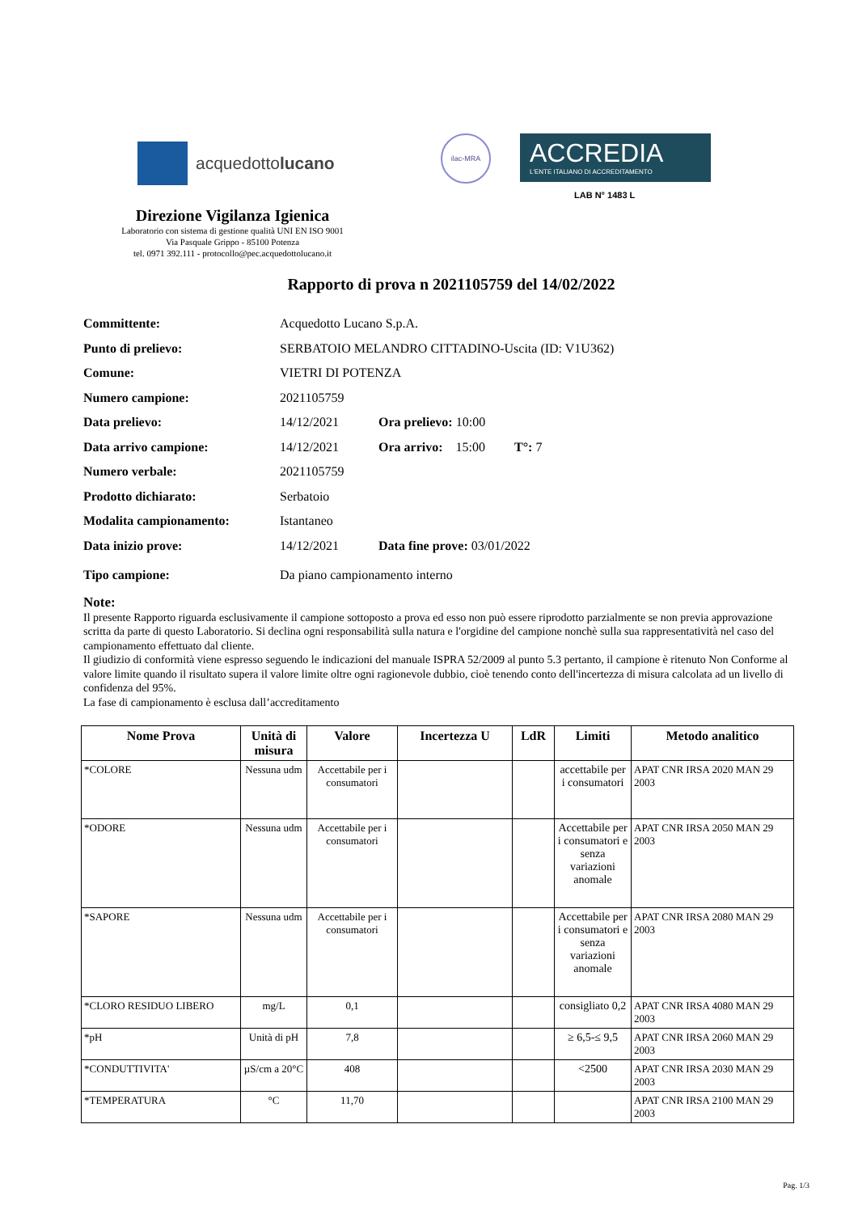acquedottolucano
ilac-MRA
ACCREDIA
L'ENTE ITALIANO DI ACCREDITAMENTO
LAB N° 1483 L
Direzione Vigilanza Igienica
Laboratorio con sistema di gestione qualità UNI EN ISO 9001
Via Pasquale Grippo - 85100 Potenza
tel. 0971 392.111 - protocollo@pec.acquedottolucano.it
Rapporto di prova n 2021105759 del 14/02/2022
Committente: Acquedotto Lucano S.p.A.
Punto di prelievo: SERBATOIO MELANDRO CITTADINO-Uscita (ID: V1U362)
Comune: VIETRI DI POTENZA
Numero campione: 2021105759
Data prelievo: 14/12/2021 Ora prelievo: 10:00
Data arrivo campione: 14/12/2021 Ora arrivo: 15:00 T°: 7
Numero verbale: 2021105759
Prodotto dichiarato: Serbatoio
Modalita campionamento: Istantaneo
Data inizio prove: 14/12/2021 Data fine prove: 03/01/2022
Tipo campione: Da piano campionamento interno
Note:
Il presente Rapporto riguarda esclusivamente il campione sottoposto a prova ed esso non può essere riprodotto parzialmente se non previa approvazione scritta da parte di questo Laboratorio. Si declina ogni responsabilità sulla natura e l'orgidine del campione nonchè sulla sua rappresentatività nel caso del campionamento effettuato dal cliente.
Il giudizio di conformità viene espresso seguendo le indicazioni del manuale ISPRA 52/2009 al punto 5.3 pertanto, il campione è ritenuto Non Conforme al valore limite quando il risultato supera il valore limite oltre ogni ragionevole dubbio, cioè tenendo conto dell'incertezza di misura calcolata ad un livello di confidenza del 95%.
La fase di campionamento è esclusa dall’accreditamento
| Nome Prova | Unità di misura | Valore | Incertezza U | LdR | Limiti | Metodo analitico |
| --- | --- | --- | --- | --- | --- | --- |
| *COLORE | Nessuna udm | Accettabile per i consumatori | | | accettabile per i consumatori | APAT CNR IRSA 2020 MAN 29 2003 |
| *ODORE | Nessuna udm | Accettabile per i consumatori | | | Accettabile per i consumatori e senza variazioni anomale | APAT CNR IRSA 2050 MAN 29 2003 |
| *SAPORE | Nessuna udm | Accettabile per i consumatori | | | Accettabile per i consumatori e senza variazioni anomale | APAT CNR IRSA 2080 MAN 29 2003 |
| *CLORO RESIDUO LIBERO | mg/L | 0,1 | | | consigliato 0,2 | APAT CNR IRSA 4080 MAN 29 2003 |
| *pH | Unità di pH | 7,8 | | | ≥ 6,5-≤ 9,5 | APAT CNR IRSA 2060 MAN 29 2003 |
| *CONDUTTIVITA' | µS/cm a 20°C | 408 | | | <2500 | APAT CNR IRSA 2030 MAN 29 2003 |
| *TEMPERATURA | °C | 11,70 | | | | APAT CNR IRSA 2100 MAN 29 2003 |
Pag. 1/3